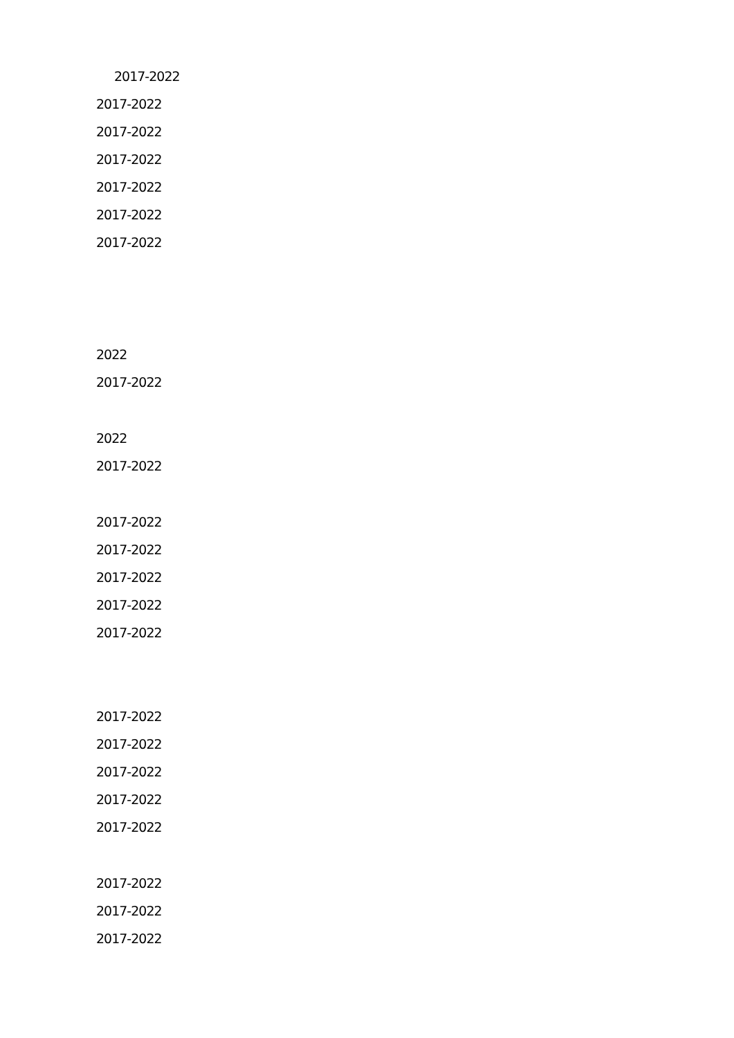2017-2022
2017-2022
2017-2022
2017-2022
2017-2022
2017-2022
2017-2022
2022
2017-2022
2022
2017-2022
2017-2022
2017-2022
2017-2022
2017-2022
2017-2022
2017-2022
2017-2022
2017-2022
2017-2022
2017-2022
2017-2022
2017-2022
2017-2022